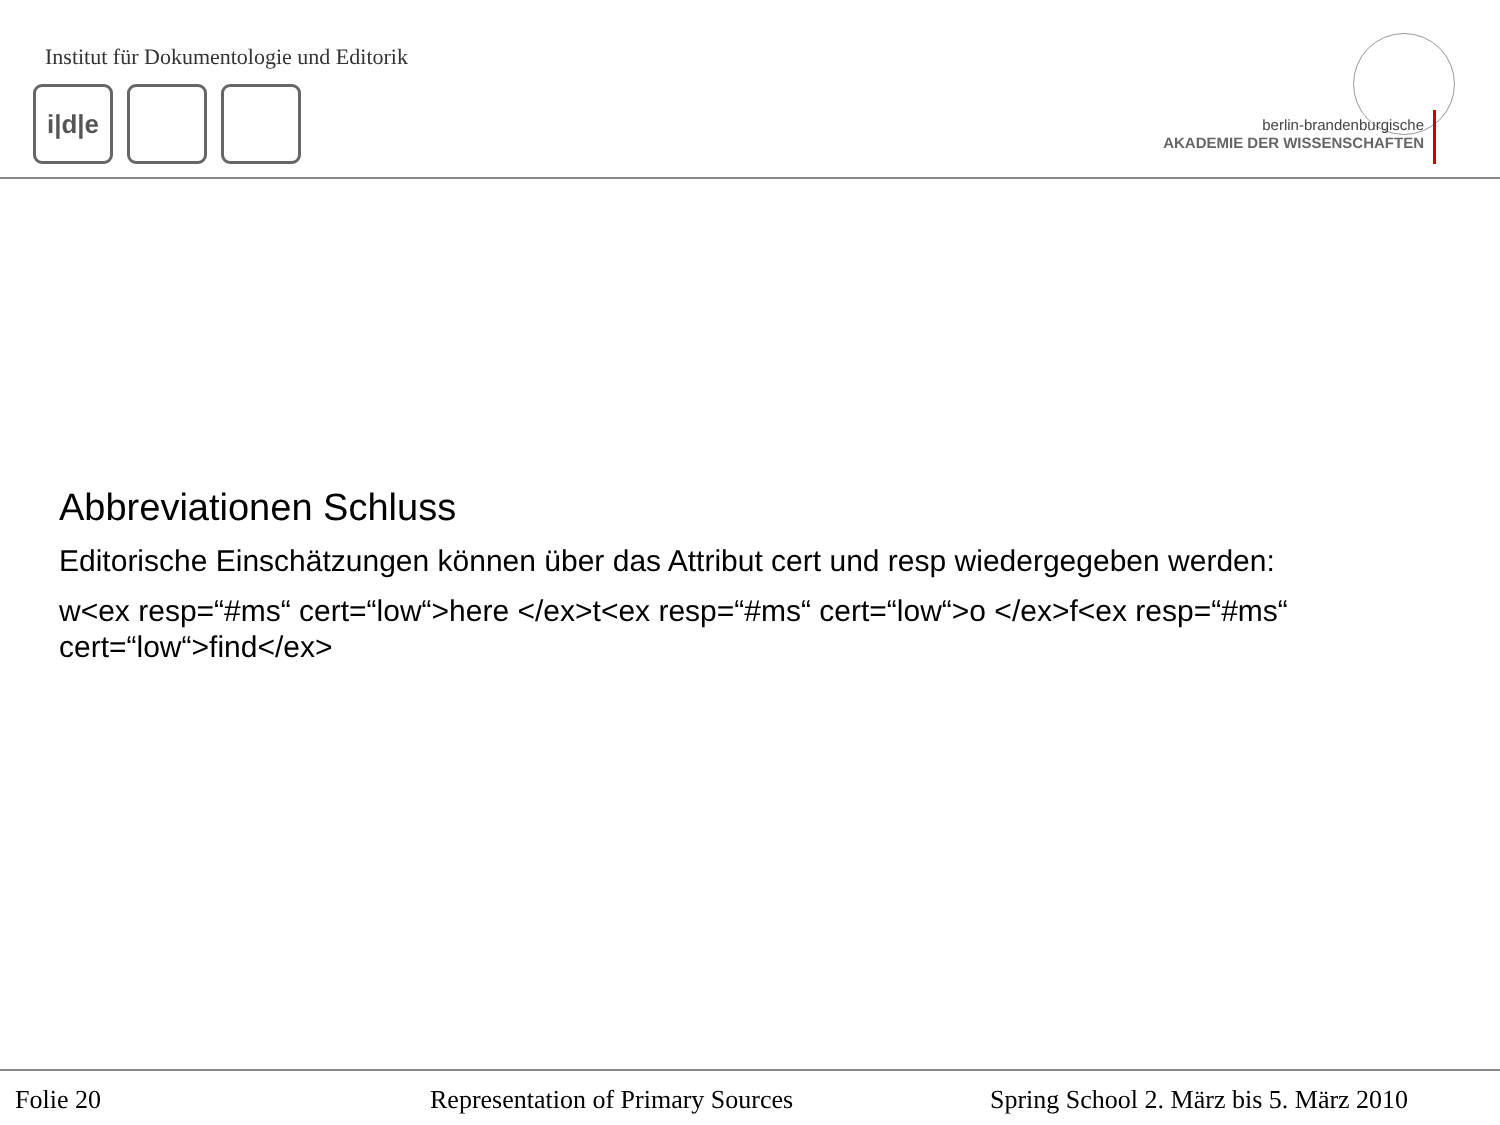Institut für Dokumentologie und Editorik
i|d|e
berlin-brandenburgische
AKADEMIE DER WISSENSCHAFTEN
Abbreviationen Schluss
Editorische Einschätzungen können über das Attribut cert und resp wiedergegeben werden:
w<ex resp=“#ms“ cert=“low“>here </ex>t<ex resp=“#ms“ cert=“low“>o </ex>f<ex resp=“#ms“ cert=“low“>find</ex>
Folie 20 Representation of Primary Sources Spring School 2. März bis 5. März 2010